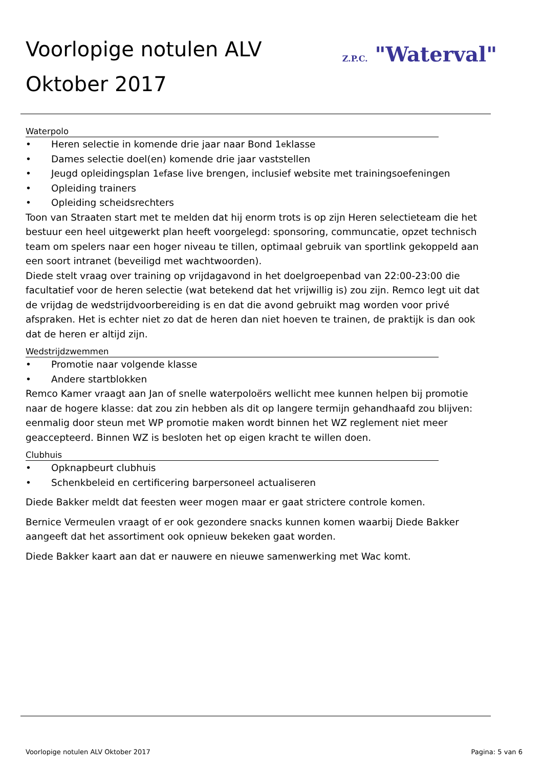Voorlopige notulen ALV
Oktober 2017
Z.P.C. "Waterval"
Waterpolo
• Heren selectie in komende drie jaar naar Bond 1<sup>e</sup> klasse
• Dames selectie doel(en) komende drie jaar vaststellen
• Jeugd opleidingsplan 1<sup>e</sup> fase live brengen, inclusief website met trainingsoefeningen
• Opleiding trainers
• Opleiding scheidsrechters
Toon van Straaten start met te melden dat hij enorm trots is op zijn Heren selectieteam die het bestuur een heel uitgewerkt plan heeft voorgelegd: sponsoring, communcatie, opzet technisch team om spelers naar een hoger niveau te tillen, optimaal gebruik van sportlink gekoppeld aan een soort intranet (beveiligd met wachtwoorden).
Diede stelt vraag over training op vrijdagavond in het doelgroepenbad van 22:00-23:00 die facultatief voor de heren selectie (wat betekend dat het vrijwillig is) zou zijn. Remco legt uit dat de vrijdag de wedstrijdvoorbereiding is en dat die avond gebruikt mag worden voor privé afspraken. Het is echter niet zo dat de heren dan niet hoeven te trainen, de praktijk is dan ook dat de heren er altijd zijn.
Wedstrijdzwemmen
• Promotie naar volgende klasse
• Andere startblokken
Remco Kamer vraagt aan Jan of snelle waterpoloërs wellicht mee kunnen helpen bij promotie naar de hogere klasse: dat zou zin hebben als dit op langere termijn gehandhaafd zou blijven: eenmalig door steun met WP promotie maken wordt binnen het WZ reglement niet meer geaccepteerd. Binnen WZ is besloten het op eigen kracht te willen doen.
Clubhuis
• Opknapbeurt clubhuis
• Schenkbeleid en certificering barpersoneel actualiseren
Diede Bakker meldt dat feesten weer mogen maar er gaat strictere controle komen.
Bernice Vermeulen vraagt of er ook gezondere snacks kunnen komen waarbij Diede Bakker aangeeft dat het assortiment ook opnieuw bekeken gaat worden.
Diede Bakker kaart aan dat er nauwere en nieuwe samenwerking met Wac komt.
Voorlopige notulen ALV Oktober 2017 Pagina: 5 van 6